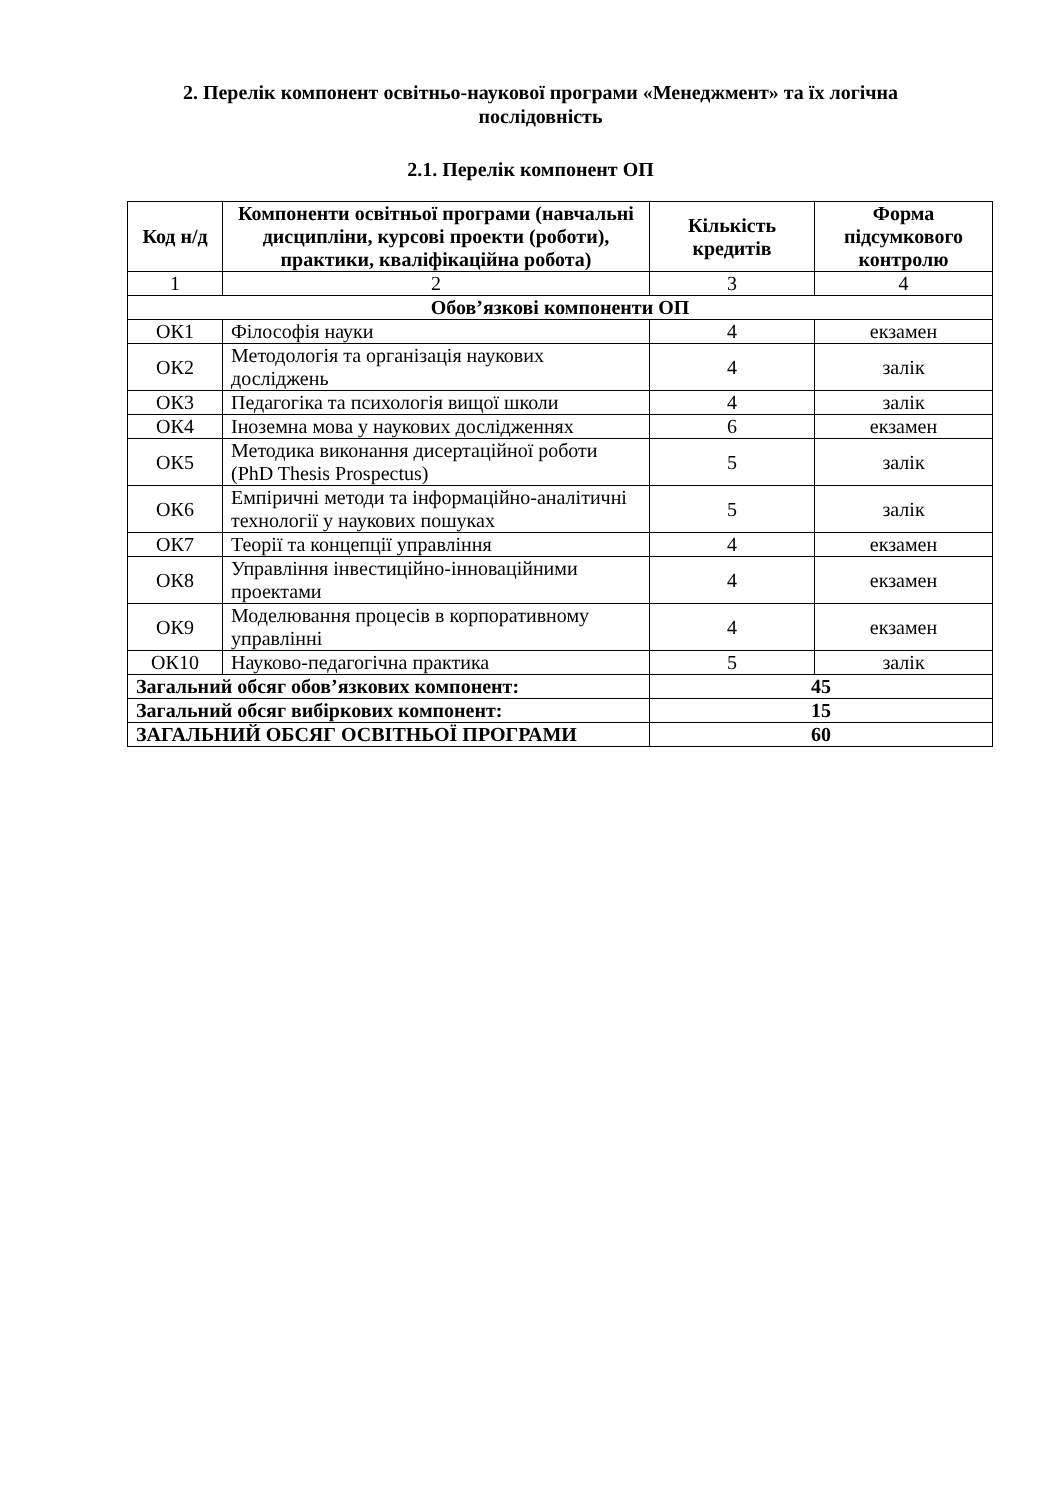2. Перелік компонент освітньо-наукової програми «Менеджмент» та їх логічна послідовність
2.1. Перелік компонент ОП
| Код н/д | Компоненти освітньої програми (навчальні дисципліни, курсові проекти (роботи), практики, кваліфікаційна робота) | Кількість кредитів | Форма підсумкового контролю |
| --- | --- | --- | --- |
| 1 | 2 | 3 | 4 |
| Обов’язкові компоненти ОП | | | |
| ОК1 | Філософія науки | 4 | екзамен |
| ОК2 | Методологія та організація наукових досліджень | 4 | залік |
| ОК3 | Педагогіка та психологія вищої школи | 4 | залік |
| ОК4 | Іноземна мова у наукових дослідженнях | 6 | екзамен |
| ОК5 | Методика виконання дисертаційної роботи (PhD Thesis Prospectus) | 5 | залік |
| ОК6 | Емпіричні методи та інформаційно-аналітичні технології у наукових пошуках | 5 | залік |
| ОК7 | Теорії та концепції управління | 4 | екзамен |
| ОК8 | Управління інвестиційно-інноваційними проектами | 4 | екзамен |
| ОК9 | Моделювання процесів в корпоративному управлінні | 4 | екзамен |
| ОК10 | Науково-педагогічна практика | 5 | залік |
| Загальний обсяг обов’язкових компонент: | | 45 | |
| Загальний обсяг вибіркових компонент: | | 15 | |
| ЗАГАЛЬНИЙ ОБСЯГ ОСВІТНЬОЇ ПРОГРАМИ | | 60 | |